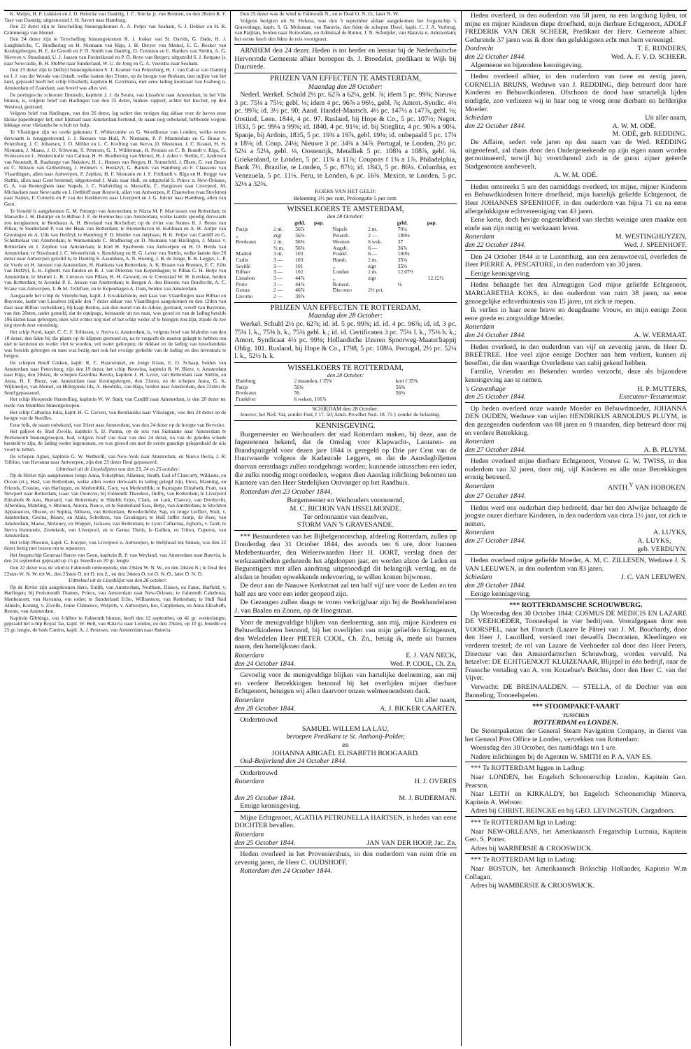K. Meijer, H. P. Lukkien en J. D. Heincke van Dantzig, J. C. Stucke jr. van Bremen, en den 26sten R. F. Taay van Dantzig; uitgestoomd J. H. Savert naar Hamburg.
Den 22 dezer zijn te Terschelling binnengekomen A. A. Potjer van Seaham, S. J. Dekker en H. R. Grimmenga van Memel.
Den 24 dezer zijn te Terschelling binnengekomen R. J. Jonker van St. Davids, G. Dade, H. J. Langhinrichs, C. Bradhering en H. Niemann van Riga, J. H. Dreyer van Memel, E. G. Bosker van Koningsbergen, H. E. de Grooth en P. O. Smith van Dantzig, D. Crentzen en E. Harders van Stettin, A. G. Nieveen v. Straalsund, U. J. Jansen van Frederikstad en P. O. Boye van Bergen; uitgezeild S. J. Rotgans jr. naar Newcastle, B. H. Stubbe naar Sunderland, W. U. de Jong en G. A. Veenstra naar Seaham.
Den 23 dezer zijn te Delfzyl binnengekomen S. T. Kramer van Petersburg, H. J. van Calcar van Dantzig en I. J. van der Woude van IJstadt, welke laatste den 21sten, op de hoogte van Borkum, tien mijlen van het land, gepraaid heeft het schip Elisabeth, kapitein B. Gerritsma, met eene lading koolzaad van Faaborg n. Amsterdam of Zaandam; aan boord was alles wel.
De portugesche schooner Dourado, kapitein J. J. da Souza, van Lissabon naar Amsterdam, in het Vlie binnen, is, volgens brief van Harlingen van den 25 dezer, luidens rapport, achter het Inschot, op den Westwal, gestrand.
Volgens brief van Harlingen, van den 26 dezer, lag sedert den vorigen dag aldaar voor de haven eene kleine papenburger kof, met lijnzaad naar Amsterdam bestemd, de naam nog onbekend, hebbende wegens lekkage eene vlielandsche schuit ter hulp.
Te Vlissingen zijn ter reede gekomen T. Whitecombe en G. Woodhouse van Londen, welke eerste derwaarts is teruggestoomd, J. J. Reeners van Hull, N. Niemann, P. P. Muntendam en G. Braue v. Petersburg, J. C. Johansen, J. O. Möller en L. C. Krefting van Nerva, D. Meesman, J. C. Krauel, H. H. Niemann, J. Maass, J. D. Schwenn, S. Petersen, G. T. Wilderman, H. Pernien en C. B. Brandt v. Riga, G. Svensson en L. Westerstralle van Calmar, H. H. Bradhering van Memel, H. J. Aden v. Stettin, C. Andresen van Neustadt, R. Raahauge van Nakskov, H. L. Hansen van Bergen, H. Somerfeld. J. Olsen, G. van Deurs en C. Nilsson van Gothenburg, J. Helmers v. Hoekzyl, G. Bartels van Hamburg en F. Claasseus van Vlaardingen, allen naar Antwerpen, P. Zeplien, H. F. Niemann en J. F. Fridlandt v. Riga en H. Rogge van Stettin, allen naar Gent bestemd; uitgestoomd J. Main naar Hull, en uitgezeild S. Prince n. New-Orleans, G. A. van Renterghem naar Napels, J. C. Niebérding n. Marseille, C. Hargraves naar Liverpool, M. Michaelsen naar Newcastle en J. Dethloff naar Rostock, allen van Antwerpen, P. Chauvelon (van Stockton) naar Nantes, F. Cornelis en P. van der Kerkhoven naar Liverpool en J. G. Juister naar Hamburg, allen van Gent.
Te Venetië is aangekomen G. M. Pattargo van Amsterdam; te Nizza M. P. Marcussen van Rotterdam; te Marseille J. H. Duintjer en te Bilbao J. F. de Hormechea van Amsterdam, welke laatste spoedig derwaarts zou terugkeeren; te Bordeaux A. H. Breeland van Rochefort; op de rivier van Nantes R. J. Brons van Pillau; te Sunderland P. van der Haak van Rotterdam; te Bremerhaven H. Kuhlman en A. H. Antjer van Groningen en A. Uils van Delfzyl; te Hamburg P. D. Mulder van Jutphaas; H. K. Potjer van Cardiff en G. Schnitselaar van Amsterdam; te Warnemünde C. Bradhering en D. Niemann van Harlingen, J. Maass v. Rotterdam en J. Zeplien van Amsterdam; te Kiel H. Sparboom van Antwerpen en H. O. Heida van Amsterdam; te Straalsund J. C. Westerbrink v. Rendsburg en H. G. Lever van Stettin, welke laatste den 20 dezer naar Antwerpen gezeild is; te Dantzig S. Aasuldsen, A. N. Hoenig, J. B. de Jonge, R. R. Legger, L. P. de Vrede en H. Janssen van Amsterdam, H. Hartkens van Rotterdam, A. K. Braam van Bremen, E. C. Eilts van Delfzyl, E. K. Egberts van Emden en R. J. van Driesten van Kopenhagen; te Pillau G. H. Botje van Amsterdam; te Memel L. R. Lieuwes van Pillau, B. H. Gewald, en te Croonstad W. H. Ketelaar, beiden van Rotterdam; te Arendal P. E. Jensen van Amsterdam; te Bergen A. den Breems van Dordrecht, A. C. Svane van Antwerpen, T. & M. Tellefsen, en te Kopenhagen A. Dam, beiden van Amsterdam.
Aangaande het schip de Vriendschap, kapit. J. Kwakkelstein, met kaas van Vlaardingen naar Bilbao en Bayonne, laatst van Lissabon (zijnde den 7 dezer aldaar van Vlaardingen aangekomen en den 12den van daar naar Bilbao vertrokken), bij kaap Breton, aan den mond van de Adour, gestrand, wordt van Bayonne, van den 20sten, nader gemeld, dat de equipage, bestaande uit zes man, was gered en van de lading bereids 196 kisten kaas geborgen; men wist echter nog niet of het schip weder af te brengen zou zijn, zijnde de zee nog steeds zeer onstuimig.
Het schip Nord, kapit. C. C. F. Tobiesen, v. Nerva n. Amsterdam, is, volgens brief van Maholm van den 10 dezer, den 6den bij die plaats op de klippen gestrand en, na te vergeefs de masten gekapt te hebben om niet te kenteren en weder vlot te worden, vol water geloopen; de deklast en de lading van tusschendeks was bereids geborgen en men was bezig met ook het overige gedeelte van de lading en den inventaris te bergen.
De schepen Roelf Gleken, kapit. R. C. Hazewinkel, en Jonge Klaas, E. D. Schaap, beiden van Amsterdam naar Petersburg, zijn den 19 dezer, het schip Bouwina, kapitein R. W. Bieze, v. Amsterdam naar Riga, den 20sten, de schepen Geerdina Beerta, kapitein J. H. Lever, van Rotterdam naar Stettin, en Anna, H. F. Bieze, van Amsterdam naar Koningsbergen, den 21sten, en de schepen Anna, G. K. Wijkmeijer, van Memel, en Hillegonda Ida, A. Hendriks, van Riga, beiden naar Amsterdam, den 22sten de Sond gepasseerd.
Het schip Hoopende Herstelling, kapitein W. W. Smit, van Cardiff naar Amsterdam, is den 20 dezer ter reede van Mumbles binnengeloopen.
Het schip Catharina Julia, kapit. H. G. Greven, van Berdianska naar Vlissingen, was den 24 dezer op de hoogte van de Needles.
Eene brik, de naam onbekend, van Triest naar Amsterdam, was den 24 dezer op de hoogte van Bevezier.
Het galjoot de Stad Zwolle, kapitein S. IJ. Parma, op de reis van Suriname naar Amsterdam te Portsmouth binnengeloopen, had, volgens brief van daar van den 24 dezer, na van de geleden schade hersteld te zijn, de lading weder ingenomen, en was gereed om met de eerste gunstige gelegenheid de reis voort te zetten.
De schepen Agnes, kapitein G. W. Wetherill, van New-York naar Amsterdam, en Nueva Iberia, J. R. Tribino, van Havanna naar Antwerpen, zijn den 23 dezer Deal gepasseerd.
Uittreksel uit de Lloydslijsten van den 23, 24 en 25 october:
Op de Rivier zijn aangekomen Jonge Anna, Scherpbier, Alkmaar, Heath, Earl of Clancarty, Williams, en Ocean (st.), Hast, van Rotterdam, welke allen weder derwaarts in lading gelegd zijn, Flora, Manning, en Friends, Cousins, van Harlingen, en Medemblik, Grey, van Medemblik; te Ramsgate Elizabeth, Pratt, van Newport naar Rotterdam; Isaac van Douvres; bij Falmouth Theodore, Dolby, van Rotterdam; te Liverpool Elizabeth & Ann, Burnard, van Rotterdam; te Shields Enyo, Clark, en Lark, Clancey, van Dordrecht, Alberdina, Mateling, v. Bremen, Aurora, Nance, en te Sunderland Sara, Botje, van Amsterdam; te Stockton Apparancen, Olsson, en Sophia, Nilsson, van Rotterdam, Broederliefde, Sap, en Jonge Lieffert, Stuit, v. Amsterdam, Gesina, Blauw, en Alida, Scholtens, van Groningen; te Hull Juffer Jantje, de Beer, van Amsterdam, Maese, Moloney, en Wupper, Jackson, van Rotterdam; te Lynn Catharina, Egberts, v. Gent; te Nerva Harmonie, Zoetekerk, van Liverpool, en te Genua Thetis, le Gallien, en Triton, Cuperus, van Amsterdam.
Het schip Phoenix, kapit. G. Kuyper, van Liverpool n. Antwerpen, te Holyhead lek binnen, was den 22 dezer bezig met lossen om te repareren.
Het fregatschip Generaal Baron van Geen, kapitein B. P. van Weyland, van Amsterdam naar Batavia, is den 24 september gepraaid op 15 gr. breedte en 20 gr. lengte.
Den 22 dezer was de wind te Falmouth omloopende, den 23sten W. N. W., en den 24sten N.; te Deal den 22sten W. N. W. tot W., den 23sten O. tot O. ten Z., en den 24sten O. tot O. N. O., later O. N. O.
Uittreksel uit de Lloydslijst van den 26 october:
Op de Rivier zijn aangekomen Hero, Smith, van Amsterdam, Northam, Disney, en Fame, Barfield, v. Harlingen; bij Portsmouth Thames, Prince, van Amsterdam naar New-Orleans; te Falmouth Caledonia, Menhenoett, van Havanna, om order; te Sunderland Echo, Williamson, van Rotterdam; te Hull Stad Almelo, Koning, v. Zwolle, Jeune Clémence, Weijerts, v. Antwerpen, Ino, Cappleman, en Anna Elisabeth, Reents, van Amsterdam.
Kapitein Gibbings, van Ichiboe te Falmouth binnen, heeft den 12 september, op 41 gr. westerlengte, gepraaid het schip Royal Tar, kapit. W. Bell, van Batavia naar Londen, en den 23sten, op 10 gr. breedte en 25 gr. lengte, de bark Canton, kapit. A. J. Petersen, van Amsterdam naar Batavia.
Den 25 dezer was de wind te Falmouth N., en te Deal O. N. O., later N. W.
Volgens berigten uit St. Helena, was den 5 september aldaar aangekomen het fregatschip 's Gravenhage, kapit. S. G. Molenaar, van Batavia, den 6den de schepen IJssel, kapit. C. J. A. Verbrug, van Patjitan, beiden naar Rotterdam, en Admiraal de Ruiter, J. N. Schnijder, van Batavia n. Amsterdam; het eerste heeft den 6den de reis voortgezet.
ARNHEM den 24 dezer. Heden is tot herder en leeraar bij de Nederduitsche Hervormde Gemeente alhier beroepen ds. J. Broedelet, predikant te Wijk bij Duurstede.
PRIJZEN VAN EFFECTEN TE AMSTERDAM,
Maandag den 28 October:
Nederl. Werkel. Schuld 2½ pc. 62⅞ a 62¼, gebl. ⅞; idem 5 pc. 99¾; Nieuwe 3 pc. 75¼ a 75½; gebl. ¼; idem 4 pc. 96⅞ a 96½, gebl. ⅞; Amort.-Syndic. 4½ pc. 99⅞; id. 3½ pc. 90; Aand. Handel-Maatsch. 4½ pc. 147½ a 147⅞, gebl. ⅛; Oostind. Leen. 1844, 4 pc. 97. Rusland, bij Hope & Co., 5 pc. 107½; Negot. 1833, 5 pc. 99¼ a 99⅜; id. 1840, 4 pc. 91⅛; id. bij Stieglitz, 4 pc. 90⅝ a 90¼. Spanje, bij Ardoin, 1835, 5 pc. 19¾ a 19⅞, gebl. 19¾; id. onbepaald 5 pc. 17¾ a 18⅛; id. Coup. 24⅛; Nieuwe 3 pc. 34¾ a 34⅞. Portugal, te Londen, 2½ pc. 52¼ a 52⅛, gebl. ⅛. Oostenrijk, Metalliek 5 pc. 108¾ a 108⅞, gebl. ⅛. Griekenland, te Londen, 5 pc. 11¾ a 11⅞; Coupons f 1¾ a 1⅞. Philadelphia, Bank 7½. Brazilie, te Londen, 5 pc. 87½; id. 1843, 5 pc. 86¼. Columbia, ex Venezuela, 5 pc. 11⅛. Peru, te Londen, 6 pc. 16¾. Mexico, te Londen, 5 pc. 32⅛ a 32⅜.
KOERS VAN HET GELD:
Beleening 3½ per cent, Prolongatie 5 per cent.
WISSELKOERS TE AMSTERDAM,
den 28 October:
| | | geld. | pap. | | | geld. | pap. |
| --- | --- | --- | --- | --- | --- | --- | --- |
| Parijs | 2 m. | 56⅞ | | Napels | 2 m. | 79¼ | |
| „ | zigt | 56⅞ | | Petersb. | 2 — | 189⅛ | |
| Bordeaux | 2 m. | 56⅜ | | Weenen | 6 wek. | 37 | |
| | ½ m. | 56⅜ | | Augsb. | 6 — | 36⅞ | |
| Madrid | 3 m. | 103 | | Frankf. | 6 — | 100¼ | |
| Cadix | 3 — | 103 | | Hamb. | 2 m. | 35⅜ | |
| Sevillë | 3 — | 101 | | „ | zigt | 35⅝ | |
| Bilbao | 3 — | 102 | | Londen | 2 m. | 12.07½ | |
| Lissabon | 3 — | 44⅞ | | „ | zigt | | 12.12½ |
| Porto | 3 — | 44⅞ | | Rotterd. | | ⅛ | |
| Genua | 2 — | 46⅞ | | Disconto | 2½ pct. | | |
| Livorno | 2 — | 39⅞ | | | | | |
PRIJZEN VAN EFFECTEN TE ROTTERDAM,
Maandag den 28 October:
Werkel. Schuld 2½ pc. 62⅞; id. id. 5 pc. 99⅜; id. id. 4 pc. 96⅞; id. id. 3 pc. 75¼ l. k., 75⅜ h. k., 75¼ gebl. k.; id. id. Certificaten 3 pc. 75¼ l. k., 75⅜ h. k.; Amort. Syndicaat 4½ pc. 99⅛; Hollandsche IJzeren Spoorweg-Maatschappij Oblig. 101. Rusland, bij Hope & Co., 1798, 5 pc. 108¼. Portugal, 2½ pc. 52¼ l. k., 52½ h. k.
WISSELKOERS TE ROTTERDAM,
den 28 October:
| Hamburg | 2 maanden, f 35⅜ | kort f 35⅝ |
| Parijs | 56⅜ | 56⅝ |
| Bordeaux | 56 | 56⅜ |
| Frankfort | 6 weken, 101⅞ | |
SCHIEDAM den 28 October:
Jenever, het Ned. Vat, zonder Fust, f 17. 50; Amst. Proefhet Ned. 18. 75 } zonder de belasting.
KENNISGEVING.
Burgemeester en Wethouders der stad Rotterdam maken, bij deze, aan de Ingezetenen bekend, dat de Omslag voor Klapwacht-, Lantaren- en Brandspuitgeld voor dezen jare 1844 is geregeld op Drie per Cent van de Huurwaarde volgens de Kadastrale Leggers, en dat de Aanslagbiljetten daarvan eerstdaags zullen rondgebragt worden; kunnende intusschen een ieder, die zulks noodig mogt oordeelen, wegens dien Aanslag inlichting bekomen ten Kantore van den Heer Stedelijken Ontvanger op het Raadhuis.
Rotterdam den 23 October 1844.
Burgemeester en Wethouders voornoemd,
M. C. BICHON VAN IJSSELMONDE.
Ter ordonnantie van dezelven,
STORM VAN 'S GRAVESANDE.
*** Bestuurderen van het Bijbelgenootschap, afdeeling Rotterdam, zullen op Donderdag den 31 October 1844, des avonds ten 6 ure, door hunnen Medebestuurder, den Weleerwaarden Heer H. OORT, verslag doen der werkzaamheden gedurende het afgeloopen jaar, en worden alzoo de Leden en Begunstigers met allen aandrang uitgenoodigd dit belangrijk verslag, en de alsdan te houden opwekkende redevoering, te willen komen bijwonen.
De deur aan de Naauwe Kerkstraat zal ten half vijf ure voor de Leden en ten half zes ure voor een ieder geopend zijn.
De Gezangen zullen daags te voren verkrijgbaar zijn bij de Boekhandelaren J. van Baalen en Zonen, op de Hoogstraat.
Voor de menigvuldige blijken van deelneming, aan mij, mijne Kinderen en Behuwdkinderen betoond, bij het overlijden van mijn geliefden Echtgenoot, den Weledelen Heer PIETER COOL, Ch. Zn., betuig ik, mede uit hunnen naam, den hartelijksten dank.
Rotterdam E. J. VAN NECK,
den 24 October 1844. Wed. P. COOL, Ch. Zn.
Gevoelig voor de menigvuldige blijken van hartelijke deelneming, aan mij en verdere Betrekkingen betoond bij het overlijden mijner dierbare Echtgenoot, betuigen wij allen daarvoor onzen welmeenendsten dank.
Rotterdam Uit aller naam,
den 28 October 1844. A. J. BICKER CAARTEN.
Ondertrouwd
SAMUEL WILLEM LA LAU,
beroepen Predikant te St. Anthonij-Polder,
en
JOHANNA ABIGAËL ELISABETH BOOGAARD.
Oud-Beijerland den 24 October 1844.
Ondertrouwd
Rotterdam H. J. OVERES
en
den 25 October 1844. M. J. BUDERMAN.
Eenige kennisgeving.
Mijne Echtgenoot, AGATHA PETRONELLA HARTSEN, is heden van eene DOCHTER bevallen.
Rotterdam
den 25 October 1844. JAN VAN DER HOOP, Jac. Zn.
Heden overleed in het Proveniershuis, in den ouderdom van ruim drie en zeventig jaren, de Heer C. OUDSHOFF.
Rotterdam den 24 October 1844.
Heden overleed, in den ouderdom van 58 jaren, na een langdurig lijden, tot mijne en mijner Kinderen diepe droefheid, mijn dierbare Echtgenoot, ADOLF FREDERIK VAN DER SCHEER, Predikant der Herv. Gemeente alhier. Gedurende 37 jaren was ik door den gelukkigsten echt met hem vereenigd.
Dordrecht T. E. RIJNDERS,
den 22 October 1844. Wed. A. F. V. D. SCHEER.
Algemeene en bijzondere kennisgeving.
Heden overleed alhier, in den ouderdom van twee en zestig jaren, CORNELIA BRUNS, Weduwe van J. REDDING, diep betreurd door hare Kinderen en Behuwdkinderen. Ofschoon de dood haar smartelijk lijden eindigde, zoo verliezen wij in haar nog te vroeg eene dierbare en liefderijke Moeder.
Schiedam Uit aller naam,
den 22 October 1844. A. W. M. ODÉ.
M. ODÉ, geb. REDDING.
De Affaire, sedert vele jaren op den naam van de Wed. REDDING uitgeoefend, zal thans door den Ondergeteekende op zijn eigen naam worden gecontinueerd, terwijl hij voortdurend zich in de gunst zijner geëerde Stadgenooten aanbeveelt.
A. W. M. ODÉ.
Heden omstreeks 5 ure des namiddags overleed, tot mijne, mijner Kinderen en Behuwdkinderen bittere droefheid, mijn hartelijk geliefde Echtgenoot, de Heer JOHANNES SPEENHOFF, in den ouderdom van bijna 71 en na eene allergelukkigste echtvereeniging van 43 jaren.
Eene korte, doch hevige ongesteldheid van slechts weinige uren maakte een einde aan zijn nuttig en werkzaam leven.
Rotterdam M. WESTINGHUYZEN,
den 22 October 1844. Wed. J. SPEENHOFF.
Den 24 October 1844 is te Luxemburg, aan een zenuwtoeval, overleden de Heer PIERRE A. PESCATORE, in den ouderdom van 30 jaren.
Eenige kennisgeving.
Heden behaagde het den Almagtigen God mijne geliefde Echtgenoot, MARGARETHA KOKS, in den ouderdom van ruim 38 jaren, na eene genoegelijke echtverbintenis van 15 jaren, tot zich te roepen.
Ik verlies in haar eene brave en deugdzame Vrouw, en mijn eenige Zoon eene goede en zorgvuldige Moeder.
Rotterdam
den 24 October 1844. A. W. VERMAAT.
Heden overleed, in den ouderdom van vijf en zeventig jaren, de Heer D. BREÉTREE. Hoe veel zijne eenige Dochter aan hem verliest, kunnen zij beseffen, die den waardige Overledene van nabij gekend hebben.
Familie, Vrienden en Bekenden worden verzocht, deze als bijzondere kennisgeving aan te nemen.
's Gravenhage H. P. MUTTERS,
den 25 October 1844. Executeur-Testamentair.
Op heden overleed onze waarde Moeder en Behuwdmoeder, JOHANNA DEN OUDEN, Weduwe van wijlen HENDRIKUS ARNOLDUS PLUYM, in den gezegenden ouderdom van 88 jaren en 9 maanden, diep betreurd door mij en verdere Betrekking.
Rotterdam
den 27 October 1844. A. B. PLUYM.
Heden overleed mijne dierbare Echtgenoot, Vrouwe G. W. TWISS, in den ouderdom van 32 jaren, door mij, vijf Kinderen en alle onze Betrekkingen ernstig betreurd.
Rotterdam ANTH.<sup>Y</sup> VAN HOBOKEN.
den 27 October 1844.
Heden werd ons ouderhart diep bedroefd, daar het den Alwijze behaagde de jongste onzer dierbare Kinderen, in den ouderdom van circa 1½ jaar, tot zich te nemen.
Rotterdam A. LUYKS,
den 27 October 1844. A. LUYKS,
geb. VERDUYN.
Heden overleed mijne geliefde Moeder, A. M. C. ZILLESEN, Weduwe J. S. VAN LEEUWEN, in den ouderdom van 83 jaren.
Schiedam J. C. VAN LEEUWEN.
den 28 October 1844.
Eenige kennisgeving.
*** ROTTERDAMSCHE SCHOUWBURG.
Op Woensdag den 30 October 1844: COSMUS DE MEDICIS EN LAZARE DE VEEHOEDER, Tooneelspel in vier bedrijven. Voorafgegaan door een VOORSPEL, naar het Fransch (Lazare le Pâtre) van J. M. Bouchardy, door den Heer J. Laurillard, versierd met deszelfs Decoratien, Kleedingen en verderen toestel; de rol van Lazare de Veehoeder zal door den Heer Peters, Directeur van den Amsterdamschen Schouwburg, worden vervuld. Na hetzelve: DE ECHTGENOOT KLUIZENAAR, Blijspel in één bedrijf, naar de Fransche vertaling van A. von Kotzebue's Beichte, door den Heer C. van der Vijver.
Verwacht: DE BREINAALDEN. — STELLA, of de Dochter van een Banneling; Tooneelspelen.
*** STOOMPAKET-VAART
TUSSCHEN
ROTTERDAM en LONDEN.
De Stoompaketten der General Steam Navigation Company, in dienst van het General Post Office te Londen, vertrekken van Rotterdam:
Woensdag den 30 October, des namiddags ten 1 ure.
Nadere inlichtingen bij de Agenten W. SMITH en P. A. VAN ES.
*** Te ROTTERDAM liggen in Lading:
Naar LONDEN, het Engelsch Schoonerschip London, Kapitein Geo. Pearson.
Naar LEITH en KIRKALDY, het Engelsch Schoonerschip Minerva, Kapitein A. Webster.
Adres bij CHRIST. REINCKE en bij GEO. LEVINGSTON, Cargadoors.
*** Te ROTTERDAM ligt in Lading:
Naar NEW-ORLEANS, het Amerikaansch Fregatschip Luconia, Kapitein Geo. S. Porter.
Adres bij WARBERSIE & CROOSWIJCK.
*** Te ROTTERDAM ligt in Lading:
Naar BOSTON, het Amerikaansch Brikschip Hollander, Kapitein W.m Collagan.
Adres bij WAMBERSIE & CROOSWIJCK.